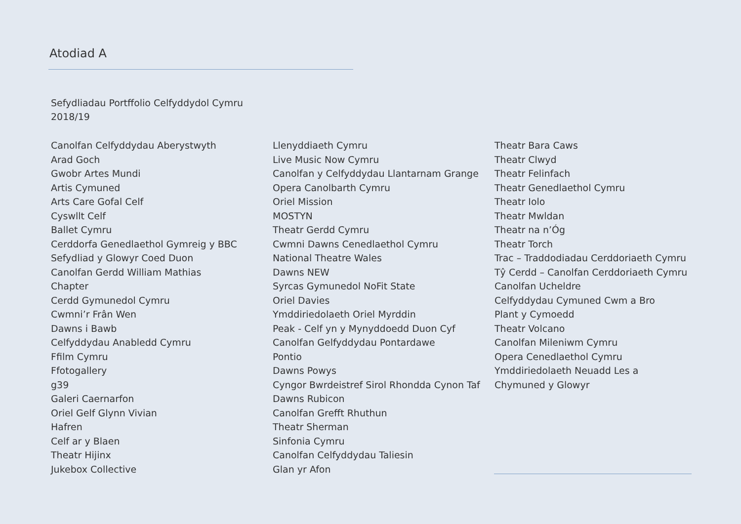Atodiad A
Sefydliadau Portffolio Celfyddydol Cymru
2018/19
Canolfan Celfyddydau Aberystwyth
Arad Goch
Gwobr Artes Mundi
Artis Cymuned
Arts Care Gofal Celf
Cyswllt Celf
Ballet Cymru
Cerddorfa Genedlaethol Gymreig y BBC
Sefydliad y Glowyr Coed Duon
Canolfan Gerdd William Mathias
Chapter
Cerdd Gymunedol Cymru
Cwmni’r Frân Wen
Dawns i Bawb
Celfyddydau Anabledd Cymru
Ffilm Cymru
Ffotogallery
g39
Galeri Caernarfon
Oriel Gelf Glynn Vivian
Hafren
Celf ar y Blaen
Theatr Hijinx
Jukebox Collective
Llenyddiaeth Cymru
Live Music Now Cymru
Canolfan y Celfyddydau Llantarnam Grange
Opera Canolbarth Cymru
Oriel Mission
MOSTYN
Theatr Gerdd Cymru
Cwmni Dawns Cenedlaethol Cymru
National Theatre Wales
Dawns NEW
Syrcas Gymunedol NoFit State
Oriel Davies
Ymddiriedolaeth Oriel Myrddin
Peak - Celf yn y Mynyddoedd Duon Cyf
Canolfan Gelfyddydau Pontardawe
Pontio
Dawns Powys
Cyngor Bwrdeistref Sirol Rhondda Cynon Taf
Dawns Rubicon
Canolfan Grefft Rhuthun
Theatr Sherman
Sinfonia Cymru
Canolfan Celfyddydau Taliesin
Glan yr Afon
Theatr Bara Caws
Theatr Clwyd
Theatr Felinfach
Theatr Genedlaethol Cymru
Theatr Iolo
Theatr Mwldan
Theatr na n’Óg
Theatr Torch
Trac – Traddodiadau Cerddoriaeth Cymru
Tŷ Cerdd – Canolfan Cerddoriaeth Cymru
Canolfan Ucheldre
Celfyddydau Cymuned Cwm a Bro
Plant y Cymoedd
Theatr Volcano
Canolfan Mileniwm Cymru
Opera Cenedlaethol Cymru
Ymddiriedolaeth Neuadd Les a
Chymuned y Glowyr